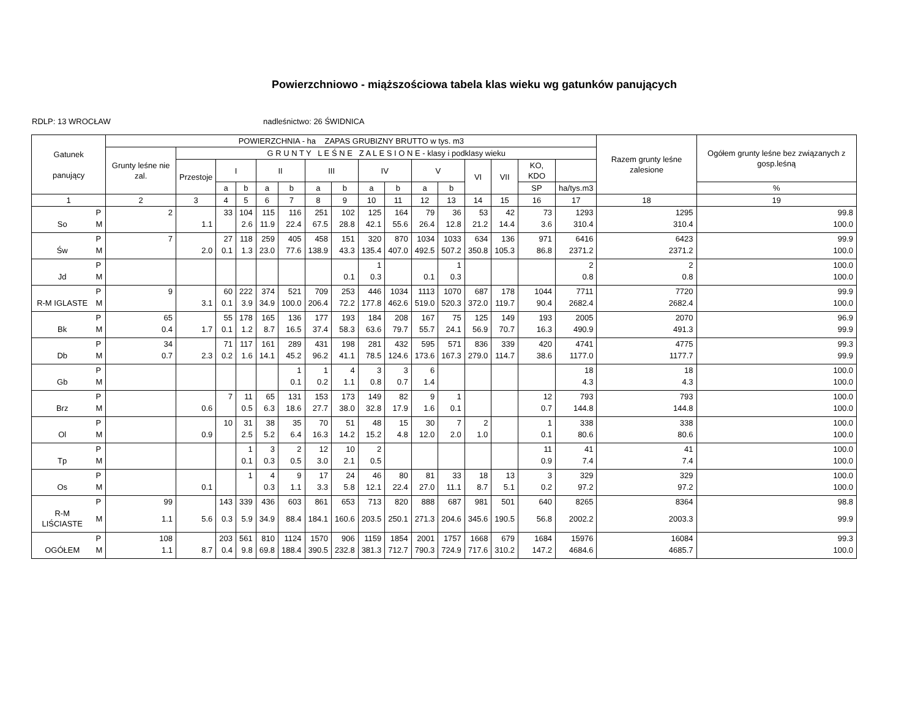Powierzchniowo - miąższościowa tabela klas wieku wg gatunków panujących
RDLP: 13 WROCŁAW nadleśnictwo: 26 ŚWIDNICA
| Gatunek panujący | | POWIERZCHNIA - ha ZAPAS GRUBIZNY BRUTTO w tys. m3 | | | | | | | | | | | | | | | | Razem grunty leśne zalesione | Ogółem grunty leśne bez związanych z gosp.leśną |
| --- | --- | --- | --- | --- | --- | --- | --- | --- | --- | --- | --- | --- | --- | --- | --- | --- | --- | --- | --- |
| | | Grunty leśne nie zal. | G R U N T Y L E Ś N E Z A L E S I O N E - klasy i podklasy wieku | | | | | | | | | | | | | | | | |
| | | | Przestoje | I | | II | | III | | IV | | V | | VI | VII | KO, KDO | | | |
| | | | | a | b | a | b | a | b | a | b | a | b | | | SP | ha/tys.m3 | | % |
| 1 | | 2 | 3 | 4 | 5 | 6 | 7 | 8 | 9 | 10 | 11 | 12 | 13 | 14 | 15 | 16 | 17 | 18 | 19 |
| | P | 2 | | 33 | 104 | 115 | 116 | 251 | 102 | 125 | 164 | 79 | 36 | 53 | 42 | 73 | 1293 | 1295 | 99.8 |
| So | M | | 1.1 | | 2.6 | 11.9 | 22.4 | 67.5 | 28.8 | 42.1 | 55.6 | 26.4 | 12.8 | 21.2 | 14.4 | 3.6 | 310.4 | 310.4 | 100.0 |
| | P | 7 | | 27 | 118 | 259 | 405 | 458 | 151 | 320 | 870 | 1034 | 1033 | 634 | 136 | 971 | 6416 | 6423 | 99.9 |
| Św | M | | 2.0 | 0.1 | 1.3 | 23.0 | 77.6 | 138.9 | 43.3 | 135.4 | 407.0 | 492.5 | 507.2 | 350.8 | 105.3 | 86.8 | 2371.2 | 2371.2 | 100.0 |
| | P | | | | | | | | | 1 | | | 1 | | | | 2 | 2 | 100.0 |
| Jd | M | | | | | | | | 0.1 | 0.3 | | 0.1 | 0.3 | | | | 0.8 | 0.8 | 100.0 |
| | P | 9 | | 60 | 222 | 374 | 521 | 709 | 253 | 446 | 1034 | 1113 | 1070 | 687 | 178 | 1044 | 7711 | 7720 | 99.9 |
| R-M IGLASTE | M | | 3.1 | 0.1 | 3.9 | 34.9 | 100.0 | 206.4 | 72.2 | 177.8 | 462.6 | 519.0 | 520.3 | 372.0 | 119.7 | 90.4 | 2682.4 | 2682.4 | 100.0 |
| | P | 65 | | 55 | 178 | 165 | 136 | 177 | 193 | 184 | 208 | 167 | 75 | 125 | 149 | 193 | 2005 | 2070 | 96.9 |
| Bk | M | 0.4 | 1.7 | 0.1 | 1.2 | 8.7 | 16.5 | 37.4 | 58.3 | 63.6 | 79.7 | 55.7 | 24.1 | 56.9 | 70.7 | 16.3 | 490.9 | 491.3 | 99.9 |
| | P | 34 | | 71 | 117 | 161 | 289 | 431 | 198 | 281 | 432 | 595 | 571 | 836 | 339 | 420 | 4741 | 4775 | 99.3 |
| Db | M | 0.7 | 2.3 | 0.2 | 1.6 | 14.1 | 45.2 | 96.2 | 41.1 | 78.5 | 124.6 | 173.6 | 167.3 | 279.0 | 114.7 | 38.6 | 1177.0 | 1177.7 | 99.9 |
| | P | | | | | | 1 | 1 | 4 | 3 | 3 | 6 | | | | | 18 | 18 | 100.0 |
| Gb | M | | | | | | 0.1 | 0.2 | 1.1 | 0.8 | 0.7 | 1.4 | | | | | 4.3 | 4.3 | 100.0 |
| | P | | | 7 | 11 | 65 | 131 | 153 | 173 | 149 | 82 | 9 | 1 | | | 12 | 793 | 793 | 100.0 |
| Brz | M | | 0.6 | | 0.5 | 6.3 | 18.6 | 27.7 | 38.0 | 32.8 | 17.9 | 1.6 | 0.1 | | | 0.7 | 144.8 | 144.8 | 100.0 |
| | P | | | 10 | 31 | 38 | 35 | 70 | 51 | 48 | 15 | 30 | 7 | 2 | | 1 | 338 | 338 | 100.0 |
| Ol | M | | 0.9 | | 2.5 | 5.2 | 6.4 | 16.3 | 14.2 | 15.2 | 4.8 | 12.0 | 2.0 | 1.0 | | 0.1 | 80.6 | 80.6 | 100.0 |
| | P | | | | 1 | 3 | 2 | 12 | 10 | 2 | | | | | | 11 | 41 | 41 | 100.0 |
| Tp | M | | | | 0.1 | 0.3 | 0.5 | 3.0 | 2.1 | 0.5 | | | | | | 0.9 | 7.4 | 7.4 | 100.0 |
| | P | | | | 1 | 4 | 9 | 17 | 24 | 46 | 80 | 81 | 33 | 18 | 13 | 3 | 329 | 329 | 100.0 |
| Os | M | | 0.1 | | | 0.3 | 1.1 | 3.3 | 5.8 | 12.1 | 22.4 | 27.0 | 11.1 | 8.7 | 5.1 | 0.2 | 97.2 | 97.2 | 100.0 |
| | P | 99 | | 143 | 339 | 436 | 603 | 861 | 653 | 713 | 820 | 888 | 687 | 981 | 501 | 640 | 8265 | 8364 | 98.8 |
| R-M LIŚCIASTE | M | 1.1 | 5.6 | 0.3 | 5.9 | 34.9 | 88.4 | 184.1 | 160.6 | 203.5 | 250.1 | 271.3 | 204.6 | 345.6 | 190.5 | 56.8 | 2002.2 | 2003.3 | 99.9 |
| | P | 108 | | 203 | 561 | 810 | 1124 | 1570 | 906 | 1159 | 1854 | 2001 | 1757 | 1668 | 679 | 1684 | 15976 | 16084 | 99.3 |
| OGÓŁEM | M | 1.1 | 8.7 | 0.4 | 9.8 | 69.8 | 188.4 | 390.5 | 232.8 | 381.3 | 712.7 | 790.3 | 724.9 | 717.6 | 310.2 | 147.2 | 4684.6 | 4685.7 | 100.0 |